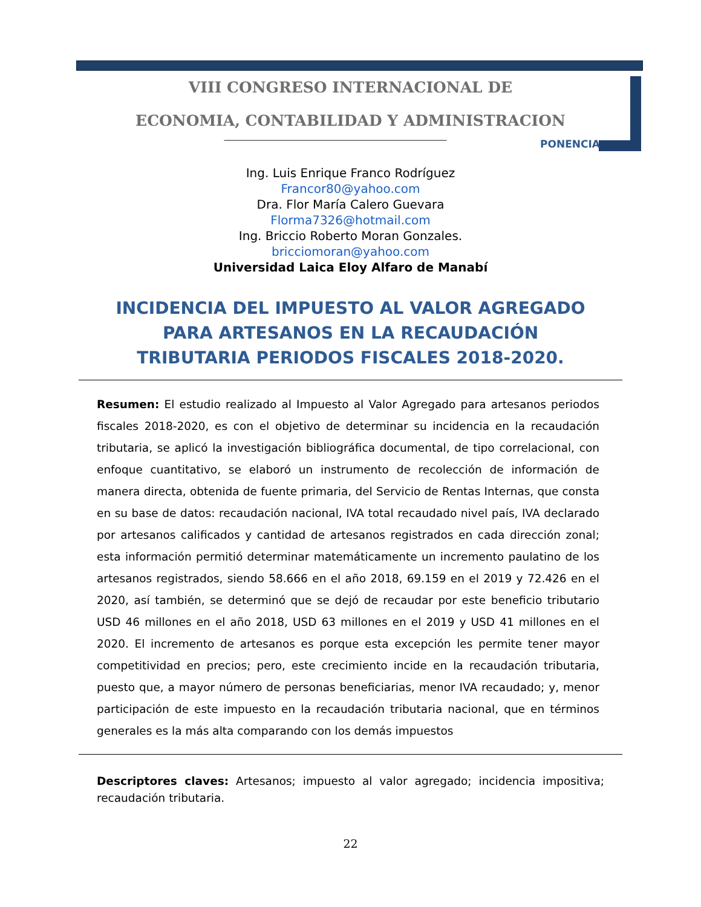VIII CONGRESO INTERNACIONAL DE
ECONOMIA, CONTABILIDAD Y ADMINISTRACION
PONENCIA
______________________________________________
Ing. Luis Enrique Franco Rodríguez
Francor80@yahoo.com
Dra. Flor María Calero Guevara
Florma7326@hotmail.com
Ing. Briccio Roberto Moran Gonzales.
bricciomoran@yahoo.com
Universidad Laica Eloy Alfaro de Manabí
INCIDENCIA DEL IMPUESTO AL VALOR AGREGADO PARA ARTESANOS EN LA RECAUDACIÓN TRIBUTARIA PERIODOS FISCALES 2018-2020.
Resumen: El estudio realizado al Impuesto al Valor Agregado para artesanos periodos fiscales 2018-2020, es con el objetivo de determinar su incidencia en la recaudación tributaria, se aplicó la investigación bibliográfica documental, de tipo correlacional, con enfoque cuantitativo, se elaboró un instrumento de recolección de información de manera directa, obtenida de fuente primaria, del Servicio de Rentas Internas, que consta en su base de datos: recaudación nacional, IVA total recaudado nivel país, IVA declarado por artesanos calificados y cantidad de artesanos registrados en cada dirección zonal; esta información permitió determinar matemáticamente un incremento paulatino de los artesanos registrados, siendo 58.666 en el año 2018, 69.159 en el 2019 y 72.426 en el 2020, así también, se determinó que se dejó de recaudar por este beneficio tributario USD 46 millones en el año 2018, USD 63 millones en el 2019 y USD 41 millones en el 2020. El incremento de artesanos es porque esta excepción les permite tener mayor competitividad en precios; pero, este crecimiento incide en la recaudación tributaria, puesto que, a mayor número de personas beneficiarias, menor IVA recaudado; y, menor participación de este impuesto en la recaudación tributaria nacional, que en términos generales es la más alta comparando con los demás impuestos
Descriptores claves: Artesanos; impuesto al valor agregado; incidencia impositiva; recaudación tributaria.
22